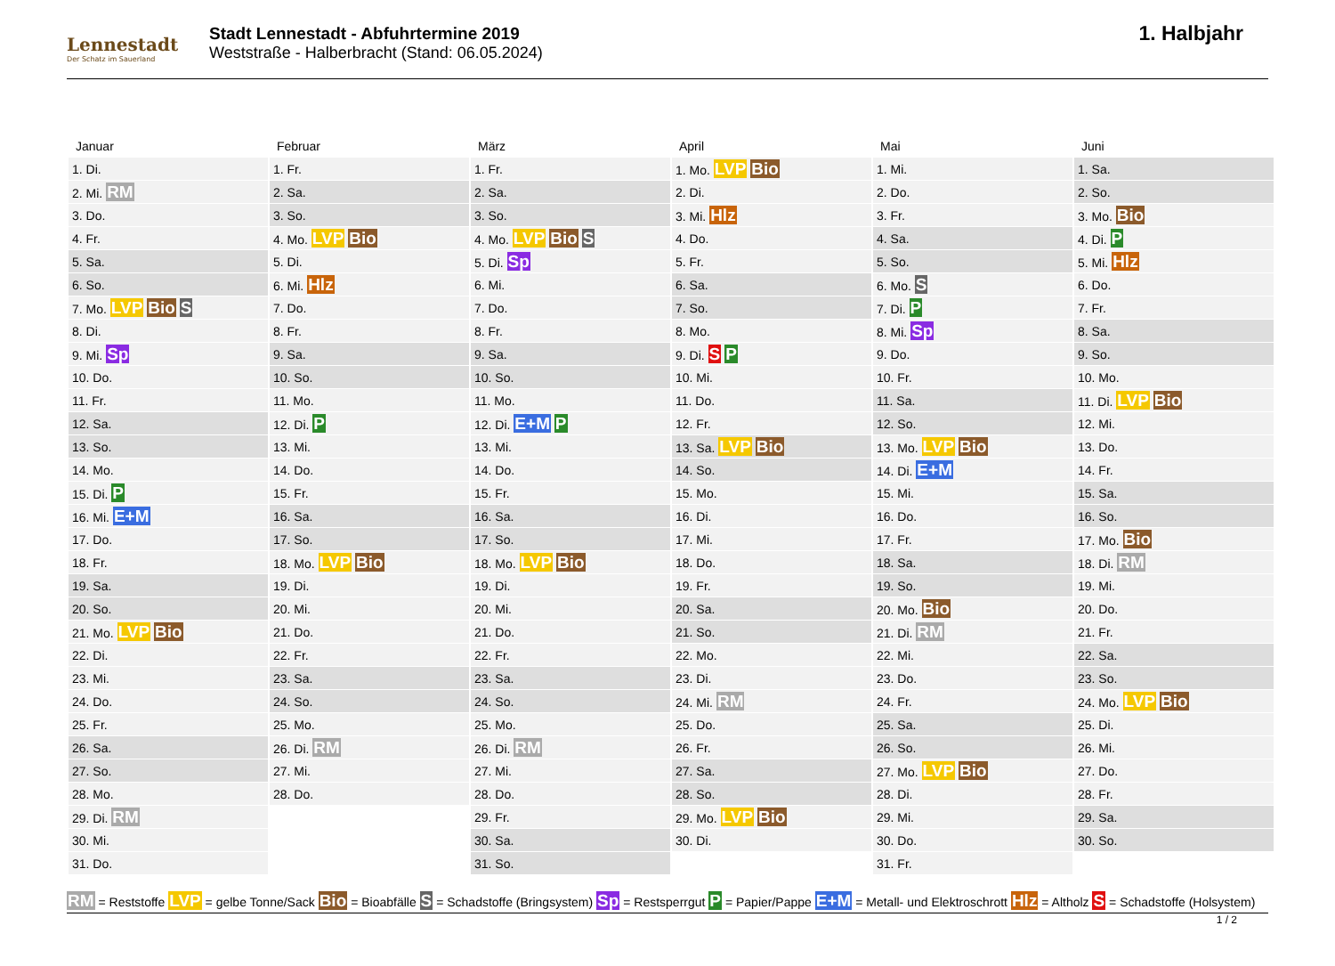Lennestadt
Der Schatz im Sauerland
Stadt Lennestadt - Abfuhrtermine 2019
Weststraße - Halberbracht (Stand: 06.05.2024)
1. Halbjahr
| Januar | Februar | März | April | Mai | Juni |
| --- | --- | --- | --- | --- | --- |
| 1. Di. | 1. Fr. | 1. Fr. | 1. Mo. LVP Bio | 1. Mi. | 1. Sa. |
| 2. Mi. RM | 2. Sa. | 2. Sa. | 2. Di. | 2. Do. | 2. So. |
| 3. Do. | 3. So. | 3. So. | 3. Mi. Hlz | 3. Fr. | 3. Mo. Bio |
| 4. Fr. | 4. Mo. LVP Bio | 4. Mo. LVP Bio S | 4. Do. | 4. Sa. | 4. Di. P |
| 5. Sa. | 5. Di. | 5. Di. Sp | 5. Fr. | 5. So. | 5. Mi. Hlz |
| 6. So. | 6. Mi. Hlz | 6. Mi. | 6. Sa. | 6. Mo. S | 6. Do. |
| 7. Mo. LVP Bio S | 7. Do. | 7. Do. | 7. So. | 7. Di. P | 7. Fr. |
| 8. Di. | 8. Fr. | 8. Fr. | 8. Mo. | 8. Mi. Sp | 8. Sa. |
| 9. Mi. Sp | 9. Sa. | 9. Sa. | 9. Di. S P | 9. Do. | 9. So. |
| 10. Do. | 10. So. | 10. So. | 10. Mi. | 10. Fr. | 10. Mo. |
| 11. Fr. | 11. Mo. | 11. Mo. | 11. Do. | 11. Sa. | 11. Di. LVP Bio |
| 12. Sa. | 12. Di. P | 12. Di. E+M P | 12. Fr. | 12. So. | 12. Mi. |
| 13. So. | 13. Mi. | 13. Mi. | 13. Sa. LVP Bio | 13. Mo. LVP Bio | 13. Do. |
| 14. Mo. | 14. Do. | 14. Do. | 14. So. | 14. Di. E+M | 14. Fr. |
| 15. Di. P | 15. Fr. | 15. Fr. | 15. Mo. | 15. Mi. | 15. Sa. |
| 16. Mi. E+M | 16. Sa. | 16. Sa. | 16. Di. | 16. Do. | 16. So. |
| 17. Do. | 17. So. | 17. So. | 17. Mi. | 17. Fr. | 17. Mo. Bio |
| 18. Fr. | 18. Mo. LVP Bio | 18. Mo. LVP Bio | 18. Do. | 18. Sa. | 18. Di. RM |
| 19. Sa. | 19. Di. | 19. Di. | 19. Fr. | 19. So. | 19. Mi. |
| 20. So. | 20. Mi. | 20. Mi. | 20. Sa. | 20. Mo. Bio | 20. Do. |
| 21. Mo. LVP Bio | 21. Do. | 21. Do. | 21. So. | 21. Di. RM | 21. Fr. |
| 22. Di. | 22. Fr. | 22. Fr. | 22. Mo. | 22. Mi. | 22. Sa. |
| 23. Mi. | 23. Sa. | 23. Sa. | 23. Di. | 23. Do. | 23. So. |
| 24. Do. | 24. So. | 24. So. | 24. Mi. RM | 24. Fr. | 24. Mo. LVP Bio |
| 25. Fr. | 25. Mo. | 25. Mo. | 25. Do. | 25. Sa. | 25. Di. |
| 26. Sa. | 26. Di. RM | 26. Di. RM | 26. Fr. | 26. So. | 26. Mi. |
| 27. So. | 27. Mi. | 27. Mi. | 27. Sa. | 27. Mo. LVP Bio | 27. Do. |
| 28. Mo. | 28. Do. | 28. Do. | 28. So. | 28. Di. | 28. Fr. |
| 29. Di. RM | | 29. Fr. | 29. Mo. LVP Bio | 29. Mi. | 29. Sa. |
| 30. Mi. | | 30. Sa. | 30. Di. | 30. Do. | 30. So. |
| 31. Do. | | 31. So. | | 31. Fr. | |
RM = Reststoffe LVP = gelbe Tonne/Sack Bio = Bioabfälle S = Schadstoffe (Bringsystem) Sp = Restsperrgut P = Papier/Pappe E+M = Metall- und Elektroschrott Hlz = Altholz S = Schadstoffe (Holsystem)
1 / 2